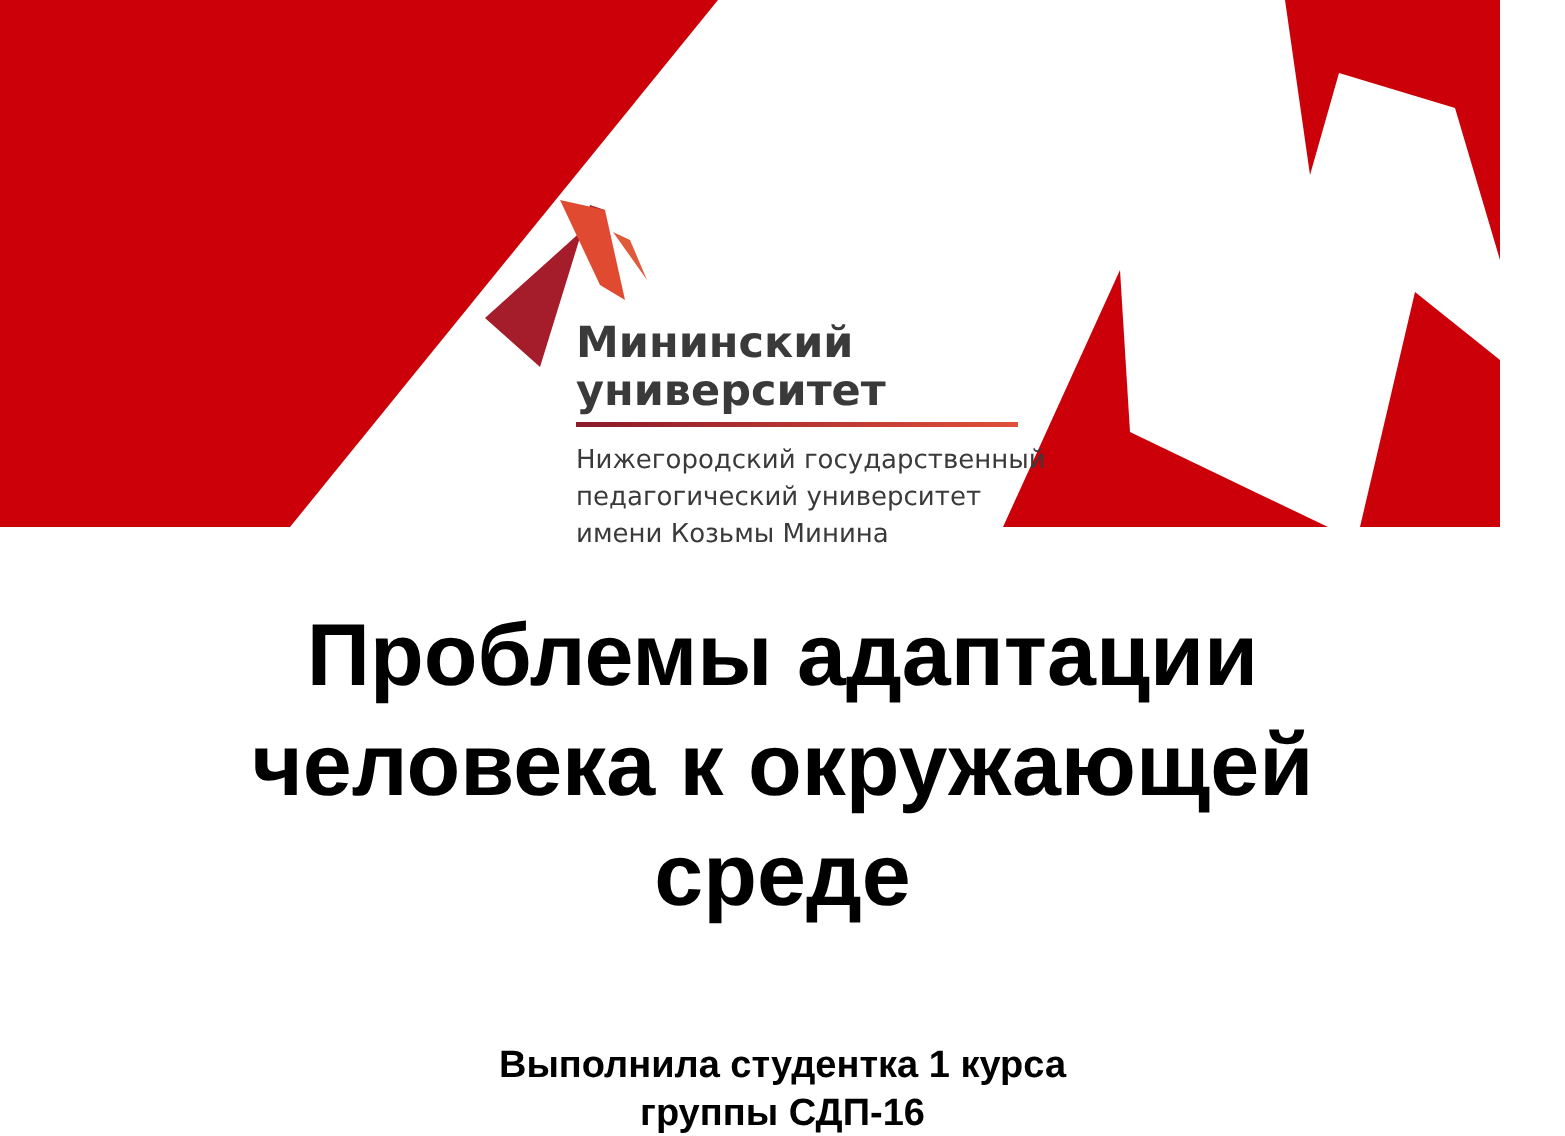Мининский
университет
Нижегородский государственный
педагогический университет
имени Козьмы Минина
Проблемы адаптации
человека к окружающей
среде
Выполнила студентка 1 курса
группы СДП-16